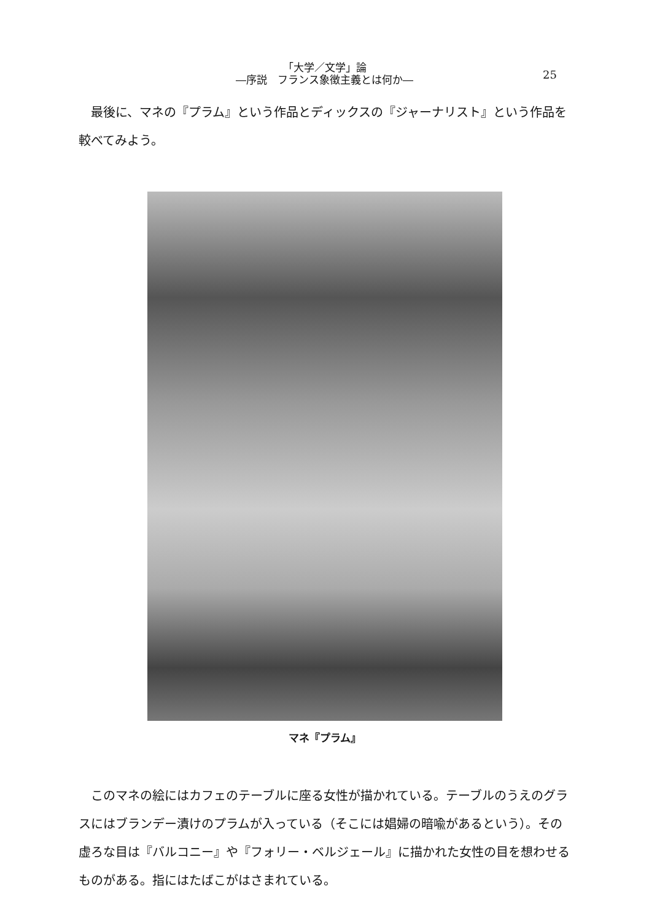「大学／文学」論
―序説　フランス象徴主義とは何か―
25
最後に、マネの『プラム』という作品とディックスの『ジャーナリスト』という作品を較べてみよう。
マネ『プラム』
このマネの絵にはカフェのテーブルに座る女性が描かれている。テーブルのうえのグラスにはブランデー漬けのプラムが入っている（そこには娼婦の暗喩があるという）。その虚ろな目は『バルコニー』や『フォリー・ベルジェール』に描かれた女性の目を想わせるものがある。指にはたばこがはさまれている。